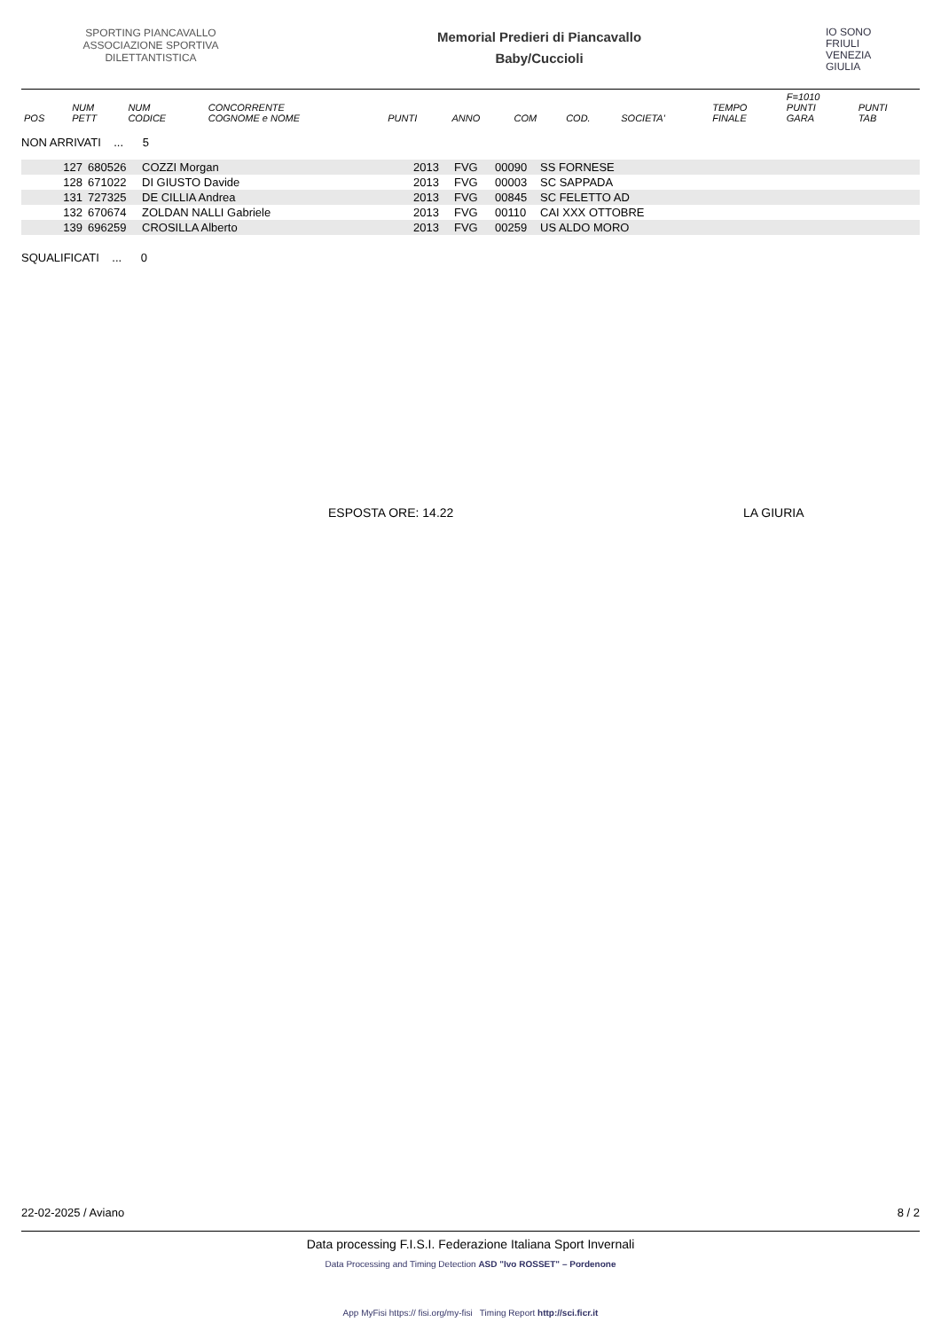SPORTING PIANCAVALLO ASSOCIAZIONE SPORTIVA DILETTANTISTICA
Memorial Predieri di Piancavallo
Baby/Cuccioli
IO SONO
FRIULI
VENEZIA
GIULIA
| POS | NUM PETT | NUM CODICE | CONCORRENTE COGNOME e NOME | PUNTI | ANNO | COM | COD. | SOCIETA' | TEMPO FINALE | F=1010 PUNTI GARA | PUNTI TAB |
| --- | --- | --- | --- | --- | --- | --- | --- | --- | --- | --- | --- |
NON ARRIVATI ... 5
| | 127 | 680526 | COZZI Morgan | 2013 | FVG | 00090 | SS FORNESE |
| | 128 | 671022 | DI GIUSTO Davide | 2013 | FVG | 00003 | SC SAPPADA |
| | 131 | 727325 | DE CILLIA Andrea | 2013 | FVG | 00845 | SC FELETTO AD |
| | 132 | 670674 | ZOLDAN NALLI Gabriele | 2013 | FVG | 00110 | CAI XXX OTTOBRE |
| | 139 | 696259 | CROSILLA Alberto | 2013 | FVG | 00259 | US ALDO MORO |
SQUALIFICATI ... 0
ESPOSTA ORE: 14.22 LA GIURIA
22-02-2025 / Aviano 8 / 2
Data processing F.I.S.I. Federazione Italiana Sport Invernali
Data Processing and Timing Detection ASD "Ivo ROSSET" – Pordenone
App MyFisi https:// fisi.org/my-fisi Timing Report http://sci.ficr.it